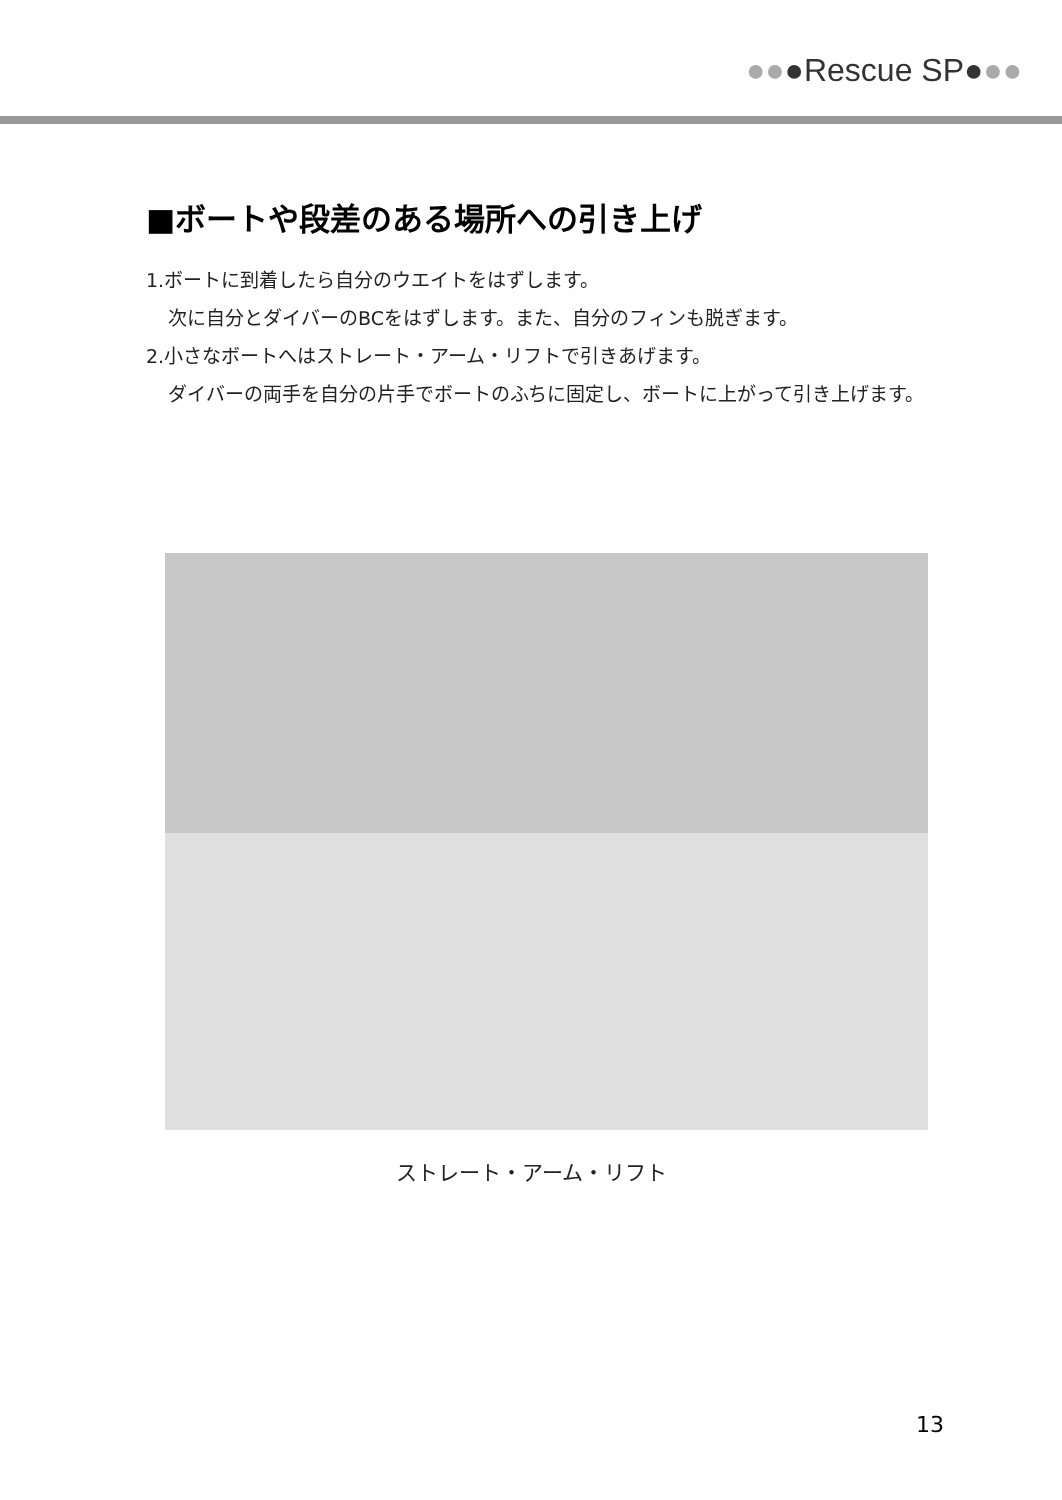●● ●Rescue SP● ●●
■ボートや段差のある場所への引き上げ
1.ボートに到着したら自分のウエイトをはずします。
次に自分とダイバーのBCをはずします。また、自分のフィンも脱ぎます。
2.小さなボートへはストレート・アーム・リフトで引きあげます。
ダイバーの両手を自分の片手でボートのふちに固定し、ボートに上がって引き上げます。
ストレート・アーム・リフト
13